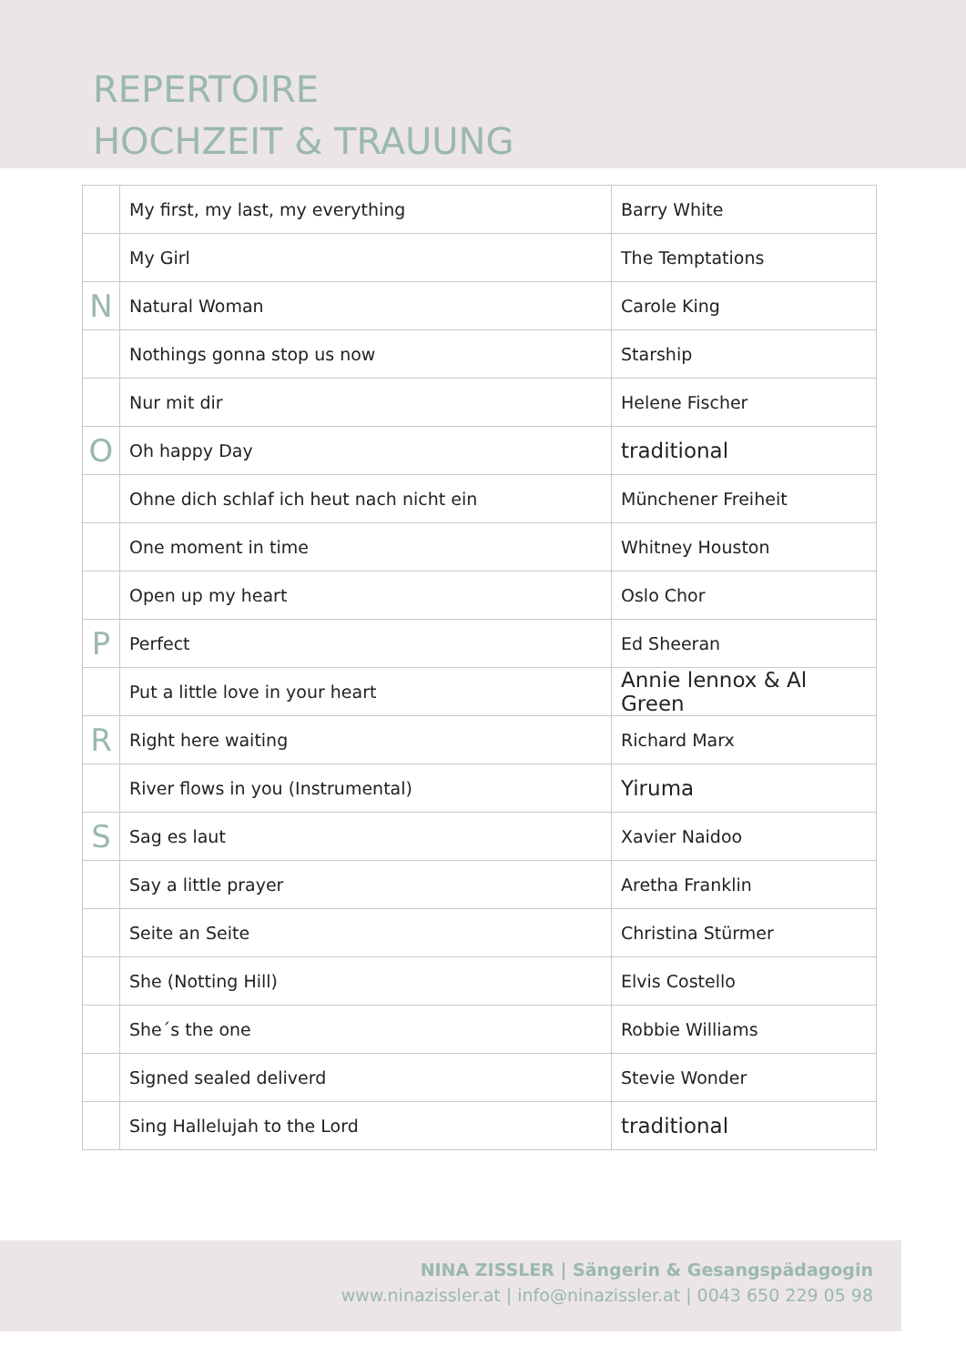REPERTOIRE
HOCHZEIT & TRAUUNG
| | My first, my last, my everything | Barry White |
| | My Girl | The Temptations |
| N | Natural Woman | Carole King |
| | Nothings gonna stop us now | Starship |
| | Nur mit dir | Helene Fischer |
| O | Oh happy Day | traditional |
| | Ohne dich schlaf ich heut nach nicht ein | Münchener Freiheit |
| | One moment in time | Whitney Houston |
| | Open up my heart | Oslo Chor |
| P | Perfect | Ed Sheeran |
| | Put a little love in your heart | Annie lennox & Al Green |
| R | Right here waiting | Richard Marx |
| | River flows in you (Instrumental) | Yiruma |
| S | Sag es laut | Xavier Naidoo |
| | Say a little prayer | Aretha Franklin |
| | Seite an Seite | Christina Stürmer |
| | She (Notting Hill) | Elvis Costello |
| | She´s the one | Robbie Williams |
| | Signed sealed deliverd | Stevie Wonder |
| | Sing Hallelujah to the Lord | traditional |
NINA ZISSLER | Sängerin & Gesangspädagogin
www.ninazissler.at | info@ninazissler.at | 0043 650 229 05 98